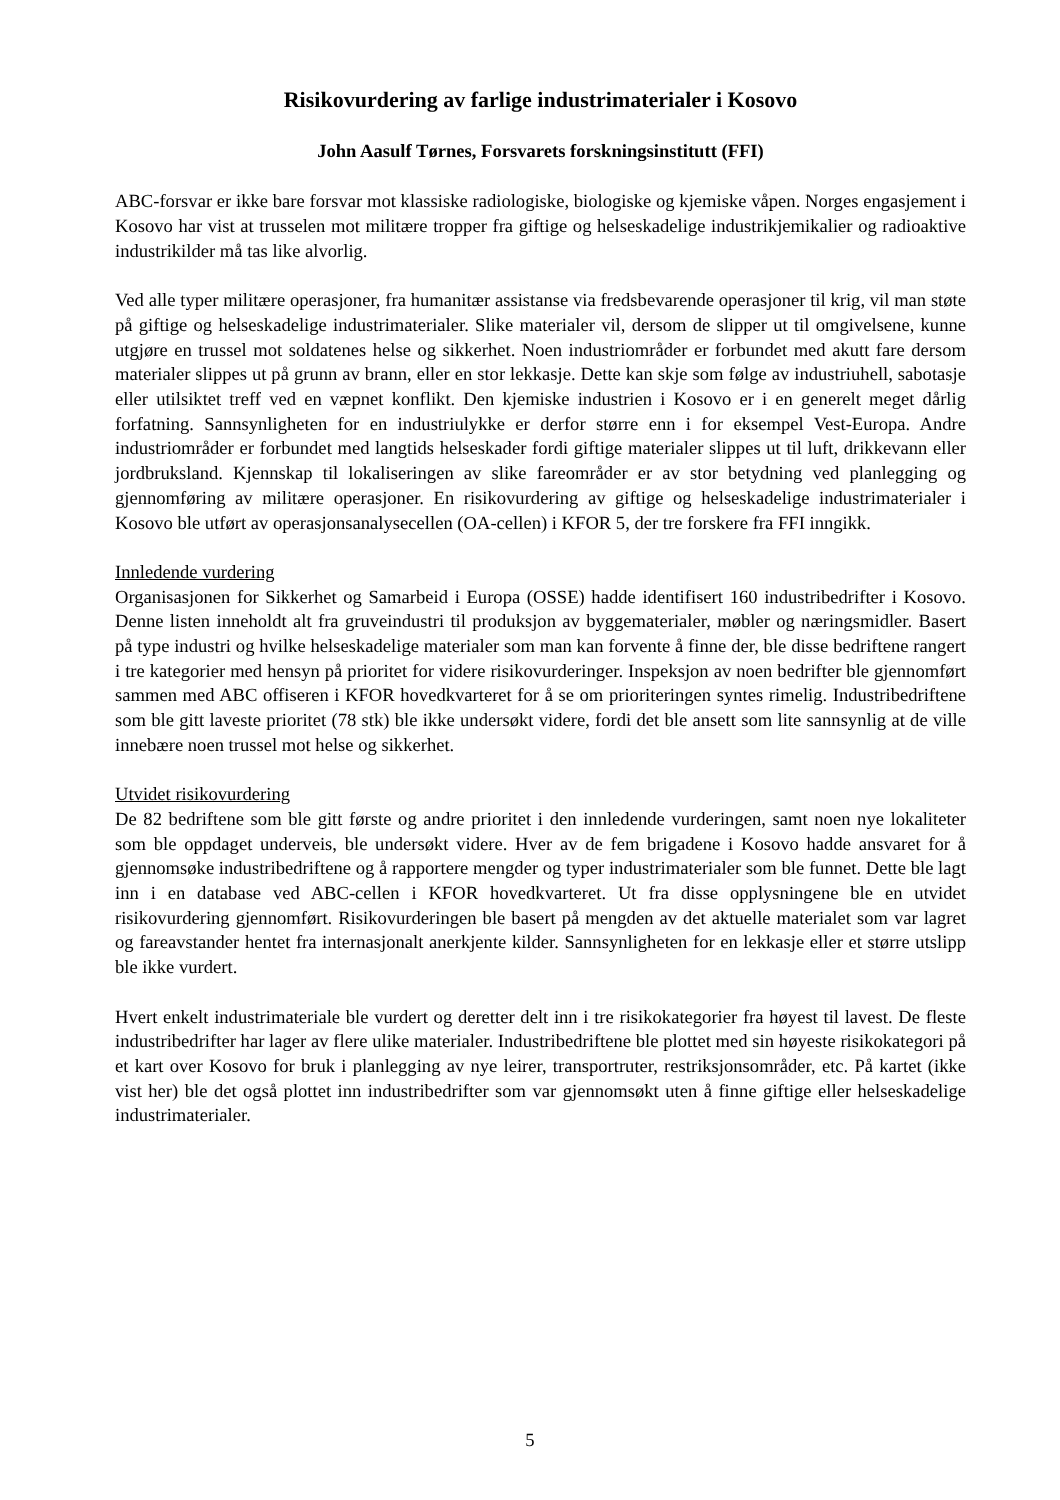Risikovurdering av farlige industrimaterialer i Kosovo
John Aasulf Tørnes, Forsvarets forskningsinstitutt (FFI)
ABC-forsvar er ikke bare forsvar mot klassiske radiologiske, biologiske og kjemiske våpen. Norges engasjement i Kosovo har vist at trusselen mot militære tropper fra giftige og helseskadelige industrikjemikalier og radioaktive industrikilder må tas like alvorlig.
Ved alle typer militære operasjoner, fra humanitær assistanse via fredsbevarende operasjoner til krig, vil man støte på giftige og helseskadelige industrimaterialer. Slike materialer vil, dersom de slipper ut til omgivelsene, kunne utgjøre en trussel mot soldatenes helse og sikkerhet. Noen industriområder er forbundet med akutt fare dersom materialer slippes ut på grunn av brann, eller en stor lekkasje. Dette kan skje som følge av industriuhell, sabotasje eller utilsiktet treff ved en væpnet konflikt. Den kjemiske industrien i Kosovo er i en generelt meget dårlig forfatning. Sannsynligheten for en industriulykke er derfor større enn i for eksempel Vest-Europa. Andre industriområder er forbundet med langtids helseskader fordi giftige materialer slippes ut til luft, drikkevann eller jordbruksland. Kjennskap til lokaliseringen av slike fareområder er av stor betydning ved planlegging og gjennomføring av militære operasjoner. En risikovurdering av giftige og helseskadelige industrimaterialer i Kosovo ble utført av operasjonsanalysecellen (OA-cellen) i KFOR 5, der tre forskere fra FFI inngikk.
Innledende vurdering
Organisasjonen for Sikkerhet og Samarbeid i Europa (OSSE) hadde identifisert 160 industribedrifter i Kosovo. Denne listen inneholdt alt fra gruveindustri til produksjon av byggematerialer, møbler og næringsmidler. Basert på type industri og hvilke helseskadelige materialer som man kan forvente å finne der, ble disse bedriftene rangert i tre kategorier med hensyn på prioritet for videre risikovurderinger. Inspeksjon av noen bedrifter ble gjennomført sammen med ABC offiseren i KFOR hovedkvarteret for å se om prioriteringen syntes rimelig. Industribedriftene som ble gitt laveste prioritet (78 stk) ble ikke undersøkt videre, fordi det ble ansett som lite sannsynlig at de ville innebære noen trussel mot helse og sikkerhet.
Utvidet risikovurdering
De 82 bedriftene som ble gitt første og andre prioritet i den innledende vurderingen, samt noen nye lokaliteter som ble oppdaget underveis, ble undersøkt videre. Hver av de fem brigadene i Kosovo hadde ansvaret for å gjennomsøke industribedriftene og å rapportere mengder og typer industrimaterialer som ble funnet. Dette ble lagt inn i en database ved ABC-cellen i KFOR hovedkvarteret. Ut fra disse opplysningene ble en utvidet risikovurdering gjennomført. Risikovurderingen ble basert på mengden av det aktuelle materialet som var lagret og fareavstander hentet fra internasjonalt anerkjente kilder. Sannsynligheten for en lekkasje eller et større utslipp ble ikke vurdert.
Hvert enkelt industrimateriale ble vurdert og deretter delt inn i tre risikokategorier fra høyest til lavest. De fleste industribedrifter har lager av flere ulike materialer. Industribedriftene ble plottet med sin høyeste risikokategori på et kart over Kosovo for bruk i planlegging av nye leirer, transportruter, restriksjonsområder, etc. På kartet (ikke vist her) ble det også plottet inn industribedrifter som var gjennomsøkt uten å finne giftige eller helseskadelige industrimaterialer.
5